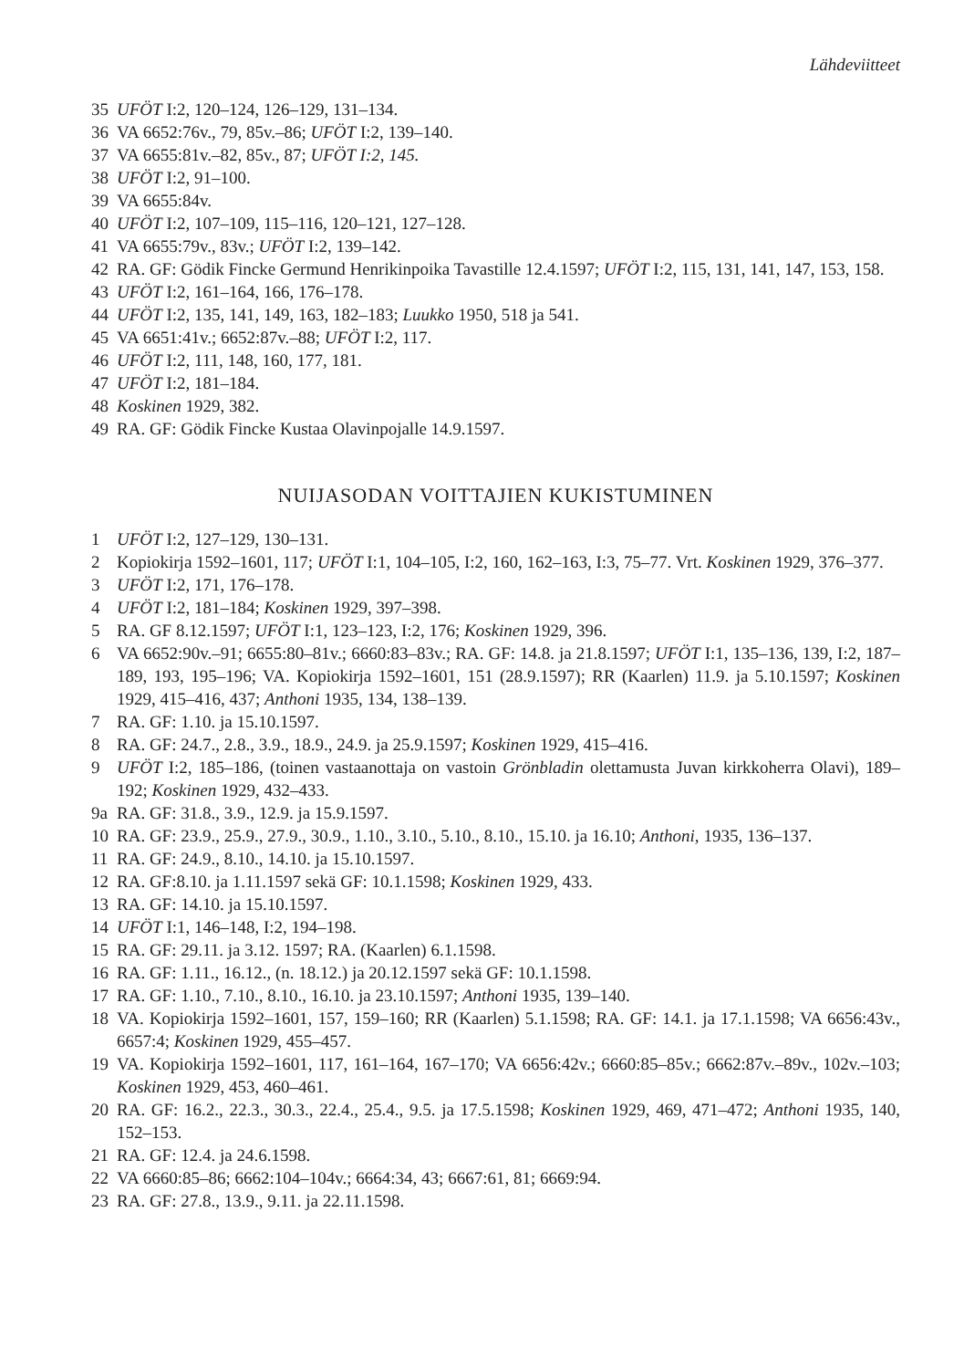Lähdeviitteet
35 UFÖT I:2, 120–124, 126–129, 131–134.
36 VA 6652:76v., 79, 85v.–86; UFÖT I:2, 139–140.
37 VA 6655:81v.–82, 85v., 87; UFÖT I:2, 145.
38 UFÖT I:2, 91–100.
39 VA 6655:84v.
40 UFÖT I:2, 107–109, 115–116, 120–121, 127–128.
41 VA 6655:79v., 83v.; UFÖT I:2, 139–142.
42 RA. GF: Gödik Fincke Germund Henrikinpoika Tavastille 12.4.1597; UFÖT I:2, 115, 131, 141, 147, 153, 158.
43 UFÖT I:2, 161–164, 166, 176–178.
44 UFÖT I:2, 135, 141, 149, 163, 182–183; Luukko 1950, 518 ja 541.
45 VA 6651:41v.; 6652:87v.–88; UFÖT I:2, 117.
46 UFÖT I:2, 111, 148, 160, 177, 181.
47 UFÖT I:2, 181–184.
48 Koskinen 1929, 382.
49 RA. GF: Gödik Fincke Kustaa Olavinpojalle 14.9.1597.
NUIJASODAN VOITTAJIEN KUKISTUMINEN
1 UFÖT I:2, 127–129, 130–131.
2 Kopiokirja 1592–1601, 117; UFÖT I:1, 104–105, I:2, 160, 162–163, I:3, 75–77. Vrt. Koskinen 1929, 376–377.
3 UFÖT I:2, 171, 176–178.
4 UFÖT I:2, 181–184; Koskinen 1929, 397–398.
5 RA. GF 8.12.1597; UFÖT I:1, 123–123, I:2, 176; Koskinen 1929, 396.
6 VA 6652:90v.–91; 6655:80–81v.; 6660:83–83v.; RA. GF: 14.8. ja 21.8.1597; UFÖT I:1, 135–136, 139, I:2, 187–189, 193, 195–196; VA. Kopiokirja 1592–1601, 151 (28.9.1597); RR (Kaarlen) 11.9. ja 5.10.1597; Koskinen 1929, 415–416, 437; Anthoni 1935, 134, 138–139.
7 RA. GF: 1.10. ja 15.10.1597.
8 RA. GF: 24.7., 2.8., 3.9., 18.9., 24.9. ja 25.9.1597; Koskinen 1929, 415–416.
9 UFÖT I:2, 185–186, (toinen vastaanottaja on vastoin Grönbladin olettamusta Juvan kirkkoherra Olavi), 189–192; Koskinen 1929, 432–433.
9a RA. GF: 31.8., 3.9., 12.9. ja 15.9.1597.
10 RA. GF: 23.9., 25.9., 27.9., 30.9., 1.10., 3.10., 5.10., 8.10., 15.10. ja 16.10; Anthoni, 1935, 136–137.
11 RA. GF: 24.9., 8.10., 14.10. ja 15.10.1597.
12 RA. GF:8.10. ja 1.11.1597 sekä GF: 10.1.1598; Koskinen 1929, 433.
13 RA. GF: 14.10. ja 15.10.1597.
14 UFÖT I:1, 146–148, I:2, 194–198.
15 RA. GF: 29.11. ja 3.12. 1597; RA. (Kaarlen) 6.1.1598.
16 RA. GF: 1.11., 16.12., (n. 18.12.) ja 20.12.1597 sekä GF: 10.1.1598.
17 RA. GF: 1.10., 7.10., 8.10., 16.10. ja 23.10.1597; Anthoni 1935, 139–140.
18 VA. Kopiokirja 1592–1601, 157, 159–160; RR (Kaarlen) 5.1.1598; RA. GF: 14.1. ja 17.1.1598; VA 6656:43v., 6657:4; Koskinen 1929, 455–457.
19 VA. Kopiokirja 1592–1601, 117, 161–164, 167–170; VA 6656:42v.; 6660:85–85v.; 6662:87v.–89v., 102v.–103; Koskinen 1929, 453, 460–461.
20 RA. GF: 16.2., 22.3., 30.3., 22.4., 25.4., 9.5. ja 17.5.1598; Koskinen 1929, 469, 471–472; Anthoni 1935, 140, 152–153.
21 RA. GF: 12.4. ja 24.6.1598.
22 VA 6660:85–86; 6662:104–104v.; 6664:34, 43; 6667:61, 81; 6669:94.
23 RA. GF: 27.8., 13.9., 9.11. ja 22.11.1598.